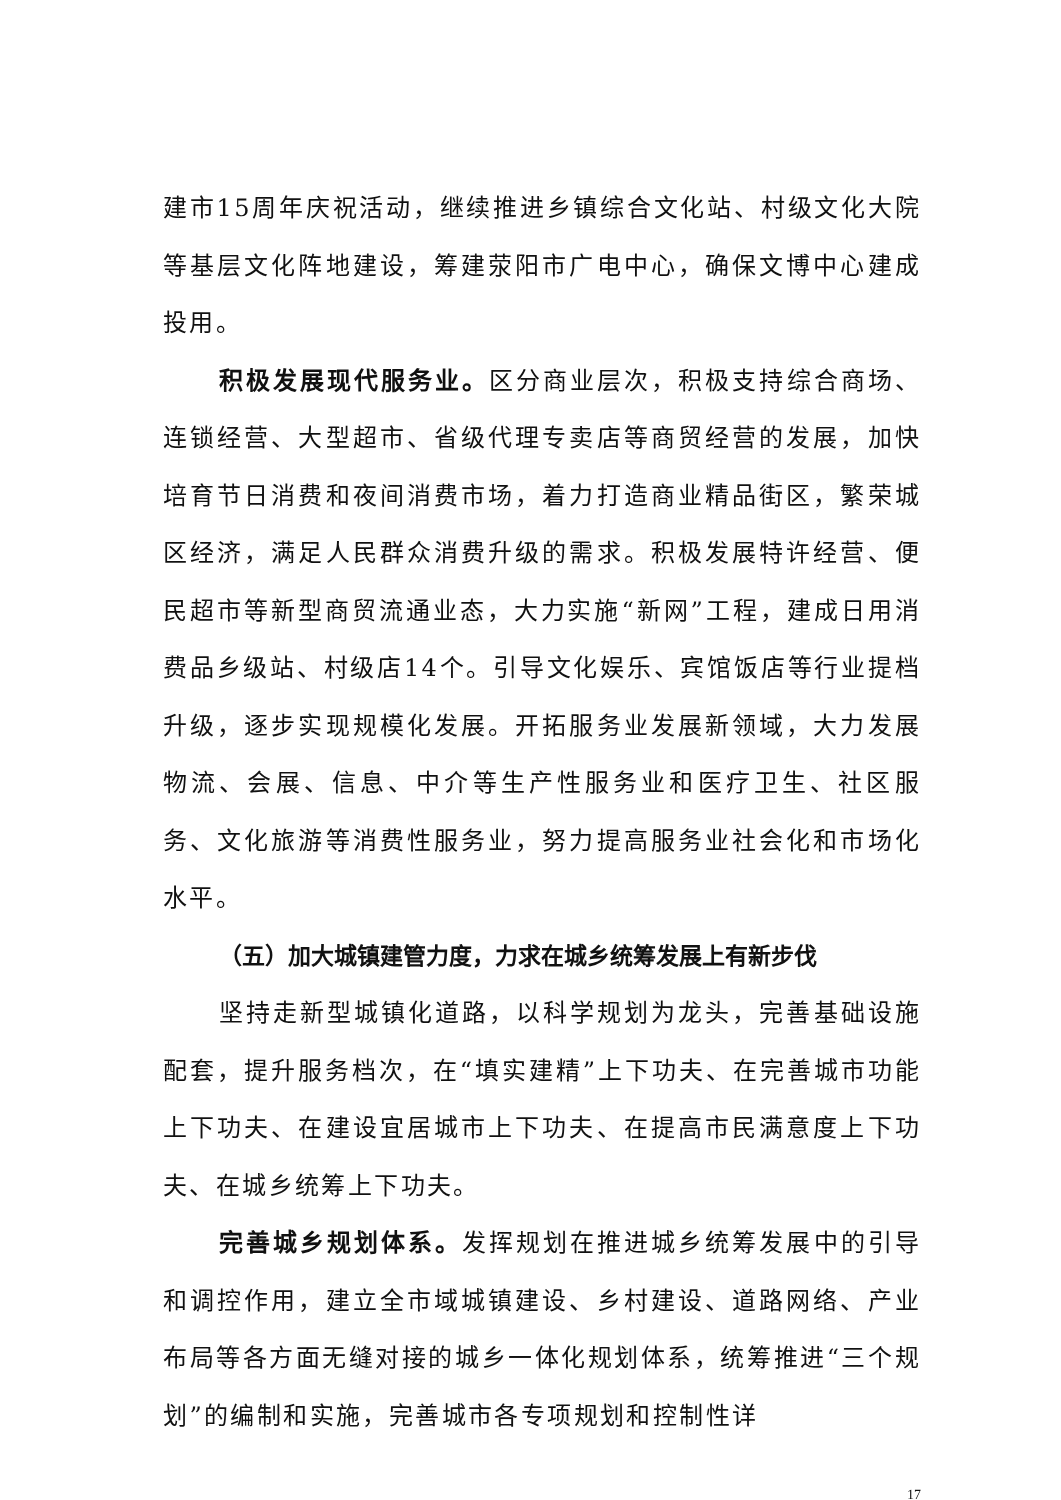建市15周年庆祝活动，继续推进乡镇综合文化站、村级文化大院等基层文化阵地建设，筹建荥阳市广电中心，确保文博中心建成投用。
积极发展现代服务业。区分商业层次，积极支持综合商场、连锁经营、大型超市、省级代理专卖店等商贸经营的发展，加快培育节日消费和夜间消费市场，着力打造商业精品街区，繁荣城区经济，满足人民群众消费升级的需求。积极发展特许经营、便民超市等新型商贸流通业态，大力实施“新网”工程，建成日用消费品乡级站、村级店14个。引导文化娱乐、宾馆饭店等行业提档升级，逐步实现规模化发展。开拓服务业发展新领域，大力发展物流、会展、信息、中介等生产性服务业和医疗卫生、社区服务、文化旅游等消费性服务业，努力提高服务业社会化和市场化水平。
（五）加大城镇建管力度，力求在城乡统筹发展上有新步伐
坚持走新型城镇化道路，以科学规划为龙头，完善基础设施配套，提升服务档次，在“填实建精”上下功夫、在完善城市功能上下功夫、在建设宜居城市上下功夫、在提高市民满意度上下功夫、在城乡统筹上下功夫。
完善城乡规划体系。发挥规划在推进城乡统筹发展中的引导和调控作用，建立全市域城镇建设、乡村建设、道路网络、产业布局等各方面无缝对接的城乡一体化规划体系，统筹推进“三个规划”的编制和实施，完善城市各专项规划和控制性详
17